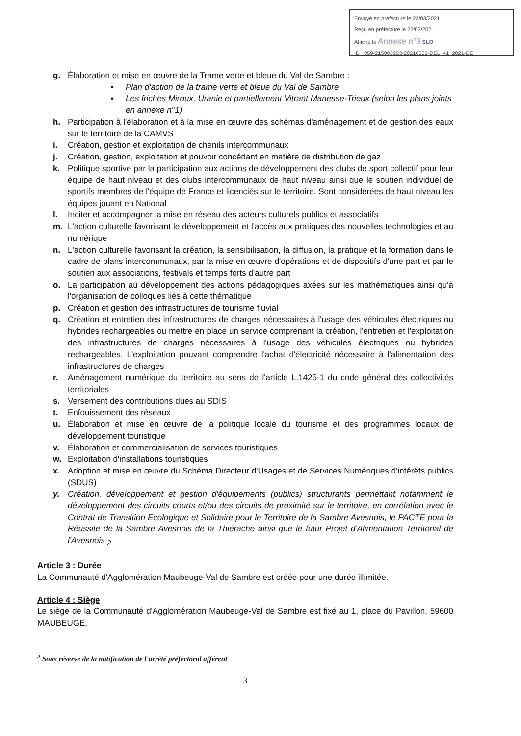Envoyé en préfecture le 22/03/2021
Reçu en préfecture le 22/03/2021
Affiché le Annexe n°3 SLO
ID : 059-215903923-20210309-DEL_41_2021-DE
g. Élaboration et mise en œuvre de la Trame verte et bleue du Val de Sambre :
▪ Plan d'action de la trame verte et bleue du Val de Sambre
▪ Les friches Miroux, Uranie et partiellement Vitrant Manesse-Trieux (selon les plans joints en annexe n°1)
h. Participation à l'élaboration et à la mise en œuvre des schémas d'aménagement et de gestion des eaux sur le territoire de la CAMVS
i. Création, gestion et exploitation de chenils intercommunaux
j. Création, gestion, exploitation et pouvoir concédant en matière de distribution de gaz
k. Politique sportive par la participation aux actions de développement des clubs de sport collectif pour leur équipe de haut niveau et des clubs intercommunaux de haut niveau ainsi que le soutien individuel de sportifs membres de l'équipe de France et licenciés sur le territoire. Sont considérées de haut niveau les équipes jouant en National
l. Inciter et accompagner la mise en réseau des acteurs culturels publics et associatifs
m. L'action culturelle favorisant le développement et l'accès aux pratiques des nouvelles technologies et au numérique
n. L'action culturelle favorisant la création, la sensibilisation, la diffusion, la pratique et la formation dans le cadre de plans intercommunaux, par la mise en œuvre d'opérations et de dispositifs d'une part et par le soutien aux associations, festivals et temps forts d'autre part
o. La participation au développement des actions pédagogiques axées sur les mathématiques ainsi qu'à l'organisation de colloques liés à cette thématique
p. Création et gestion des infrastructures de tourisme fluvial
q. Création et entretien des infrastructures de charges nécessaires à l'usage des véhicules électriques ou hybrides rechargeables ou mettre en place un service comprenant la création, l'entretien et l'exploitation des infrastructures de charges nécessaires à l'usage des véhicules électriques ou hybrides rechargeables. L'exploitation pouvant comprendre l'achat d'électricité nécessaire à l'alimentation des infrastructures de charges
r. Aménagement numérique du territoire au sens de l'article L.1425-1 du code général des collectivités territoriales
s. Versement des contributions dues au SDIS
t. Enfouissement des réseaux
u. Élaboration et mise en œuvre de la politique locale du tourisme et des programmes locaux de développement touristique
v. Élaboration et commercialisation de services touristiques
w. Exploitation d'installations touristiques
x. Adoption et mise en œuvre du Schéma Directeur d'Usages et de Services Numériques d'intérêts publics (SDUS)
y. Création, développement et gestion d'équipements (publics) structurants permettant notamment le développement des circuits courts et/ou des circuits de proximité sur le territoire, en corrélation avec le Contrat de Transition Ecologique et Solidaire pour le Territoire de la Sambre Avesnois, le PACTE pour la Réussite de la Sambre Avesnois de la Thiérache ainsi que le futur Projet d'Alimentation Territorial de l'Avesnois <sub>2</sub>
Article 3 : Durée
La Communauté d'Agglomération Maubeuge-Val de Sambre est créée pour une durée illimitée.
Article 4 : Siège
Le siège de la Communauté d'Agglomération Maubeuge-Val de Sambre est fixé au 1, place du Pavillon, 59600 MAUBEUGE.
<sup>2</sup> Sous réserve de la notification de l'arrêté préfectoral afférent
3